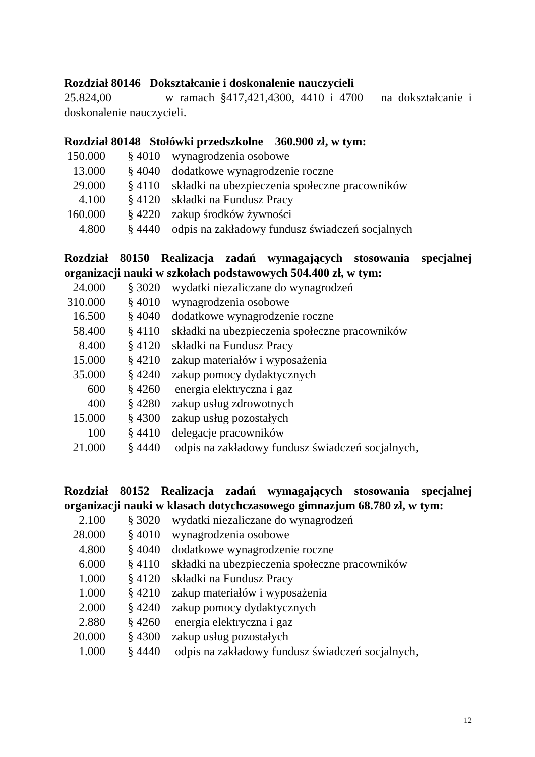Rozdział 80146 Dokształcanie i doskonalenie nauczycieli
25.824,00 w ramach §417,421,4300, 4410 i 4700 na dokształcanie i doskonalenie nauczycieli.
Rozdział 80148 Stołówki przedszkolne 360.900 zł, w tym:
| 150.000 | § 4010 | wynagrodzenia osobowe |
| 13.000 | § 4040 | dodatkowe wynagrodzenie roczne |
| 29.000 | § 4110 | składki na ubezpieczenia społeczne pracowników |
| 4.100 | § 4120 | składki na Fundusz Pracy |
| 160.000 | § 4220 | zakup środków żywności |
| 4.800 | § 4440 | odpis na zakładowy fundusz świadczeń socjalnych |
Rozdział 80150 Realizacja zadań wymagających stosowania specjalnej organizacji nauki w szkołach podstawowych 504.400 zł, w tym:
| 24.000 | § 3020 | wydatki niezaliczane do wynagrodzeń |
| 310.000 | § 4010 | wynagrodzenia osobowe |
| 16.500 | § 4040 | dodatkowe wynagrodzenie roczne |
| 58.400 | § 4110 | składki na ubezpieczenia społeczne pracowników |
| 8.400 | § 4120 | składki na Fundusz Pracy |
| 15.000 | § 4210 | zakup materiałów i wyposażenia |
| 35.000 | § 4240 | zakup pomocy dydaktycznych |
| 600 | § 4260 | energia elektryczna i gaz |
| 400 | § 4280 | zakup usług zdrowotnych |
| 15.000 | § 4300 | zakup usług pozostałych |
| 100 | § 4410 | delegacje pracowników |
| 21.000 | § 4440 | odpis na zakładowy fundusz świadczeń socjalnych, |
Rozdział 80152 Realizacja zadań wymagających stosowania specjalnej organizacji nauki w klasach dotychczasowego gimnazjum 68.780 zł, w tym:
| 2.100 | § 3020 | wydatki niezaliczane do wynagrodzeń |
| 28.000 | § 4010 | wynagrodzenia osobowe |
| 4.800 | § 4040 | dodatkowe wynagrodzenie roczne |
| 6.000 | § 4110 | składki na ubezpieczenia społeczne pracowników |
| 1.000 | § 4120 | składki na Fundusz Pracy |
| 1.000 | § 4210 | zakup materiałów i wyposażenia |
| 2.000 | § 4240 | zakup pomocy dydaktycznych |
| 2.880 | § 4260 | energia elektryczna i gaz |
| 20.000 | § 4300 | zakup usług pozostałych |
| 1.000 | § 4440 | odpis na zakładowy fundusz świadczeń socjalnych, |
12